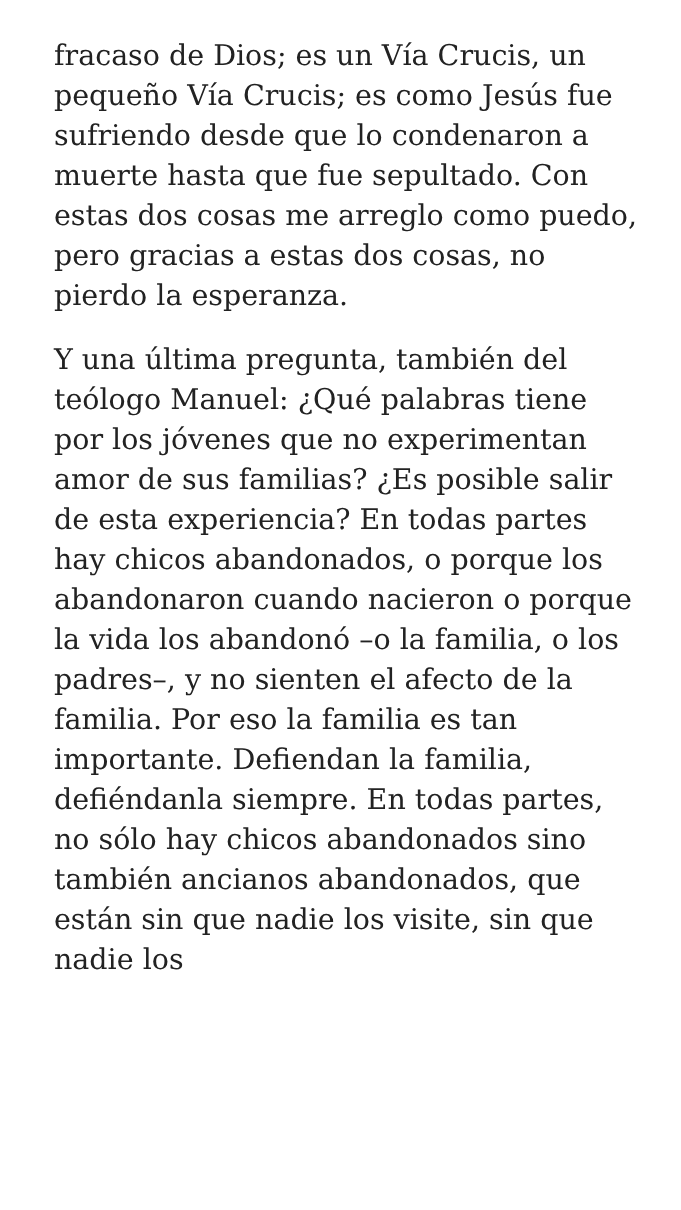fracaso de Dios; es un Vía Crucis, un pequeño Vía Crucis; es como Jesús fue sufriendo desde que lo condenaron a muerte hasta que fue sepultado. Con estas dos cosas me arreglo como puedo, pero gracias a estas dos cosas, no pierdo la esperanza.
Y una última pregunta, también del teólogo Manuel: ¿Qué palabras tiene por los jóvenes que no experimentan amor de sus familias? ¿Es posible salir de esta experiencia? En todas partes hay chicos abandonados, o porque los abandonaron cuando nacieron o porque la vida los abandonó –o la familia, o los padres–, y no sienten el afecto de la familia. Por eso la familia es tan importante. Defiendan la familia, defiéndanla siempre. En todas partes, no sólo hay chicos abandonados sino también ancianos abandonados, que están sin que nadie los visite, sin que nadie los